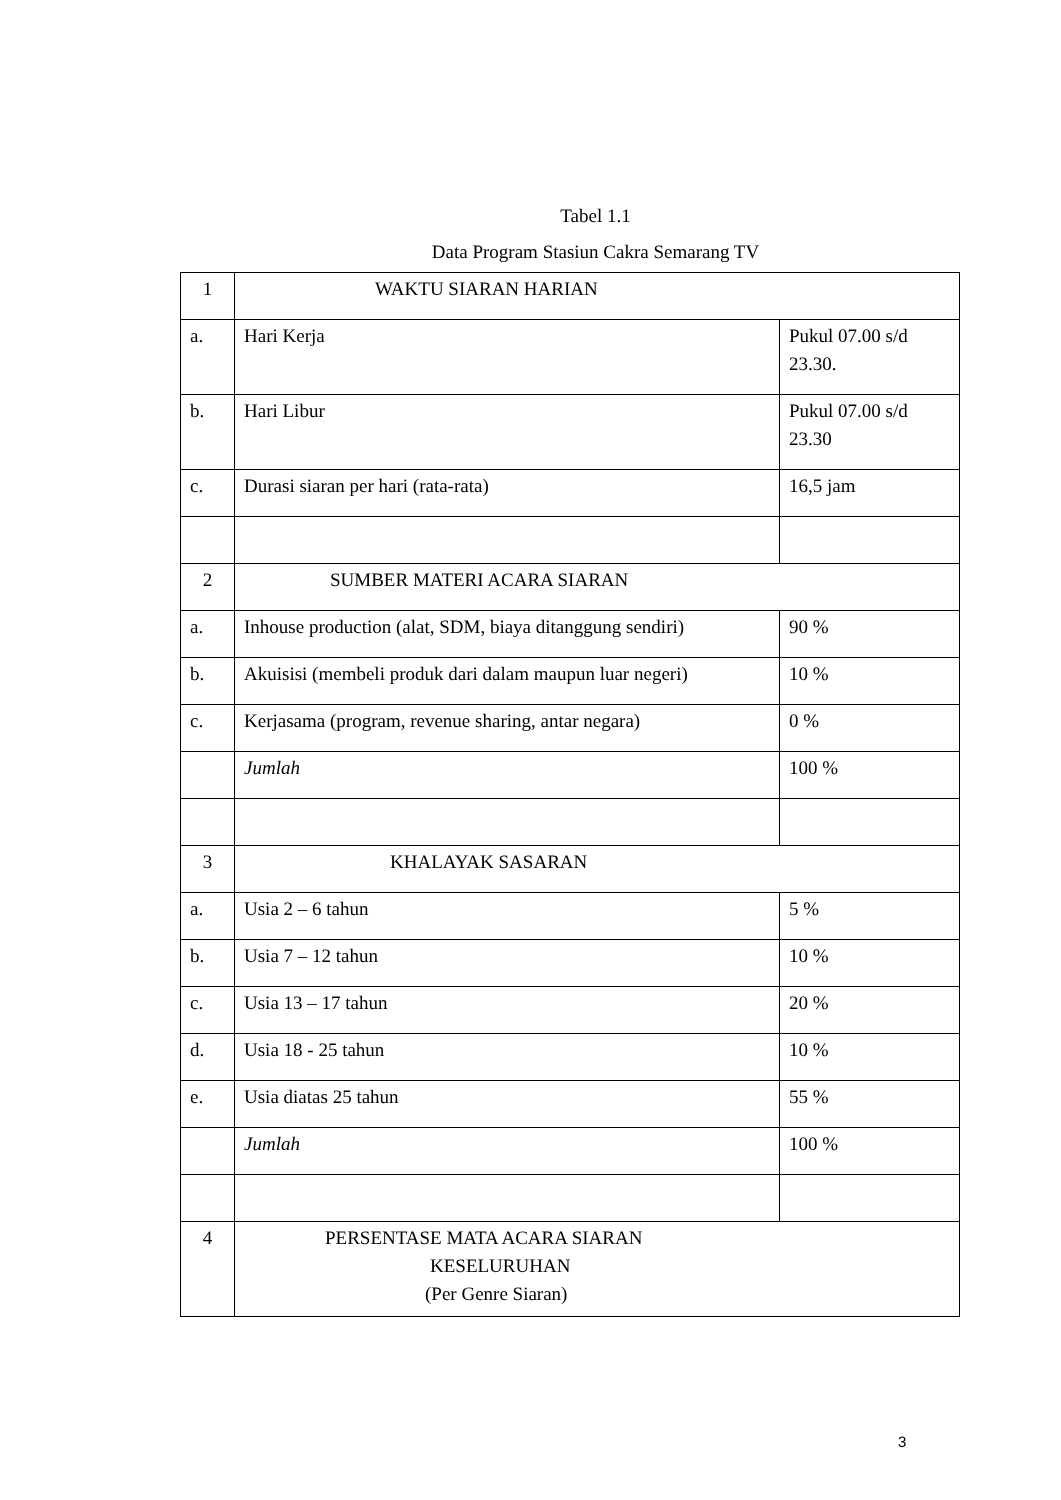Tabel 1.1
Data Program Stasiun Cakra Semarang TV
| 1 | WAKTU SIARAN HARIAN | |
| a. | Hari Kerja | Pukul 07.00 s/d 23.30. |
| b. | Hari Libur | Pukul 07.00 s/d 23.30 |
| c. | Durasi siaran per hari (rata-rata) | 16,5 jam |
| 2 | SUMBER MATERI ACARA SIARAN | |
| a. | Inhouse production (alat, SDM, biaya ditanggung sendiri) | 90 % |
| b. | Akuisisi (membeli produk dari dalam maupun luar negeri) | 10 % |
| c. | Kerjasama (program, revenue sharing, antar negara) | 0 % |
| | Jumlah | 100 % |
| 3 | KHALAYAK SASARAN | |
| a. | Usia 2 – 6 tahun | 5 % |
| b. | Usia 7 – 12 tahun | 10 % |
| c. | Usia 13 – 17 tahun | 20 % |
| d. | Usia 18 - 25 tahun | 10 % |
| e. | Usia diatas 25 tahun | 55 % |
| | Jumlah | 100 % |
| 4 | PERSENTASE MATA ACARA SIARAN KESELURUHAN (Per Genre Siaran) | |
3